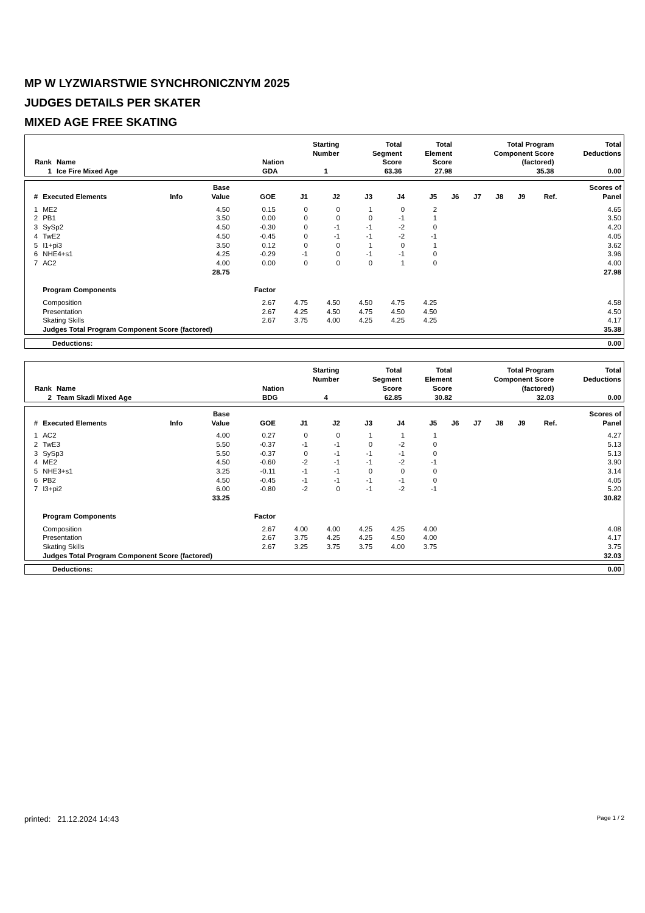MP W LYZWIARSTWIE SYNCHRONICZNYM 2025
JUDGES DETAILS PER SKATER
MIXED AGE FREE SKATING
| Rank | Name | Nation | Starting Number | Total Segment Score | Total Element Score | Total Program Component Score (factored) | Total Deductions |
| --- | --- | --- | --- | --- | --- | --- | --- |
| 1 | Ice Fire Mixed Age | GDA | 1 | 63.36 | 27.98 | 35.38 | 0.00 |
| # | Executed Elements | Info | Base Value | GOE | J1 | J2 | J3 | J4 | J5 | J6 | J7 | J8 | J9 | Ref. | Scores of Panel |
| --- | --- | --- | --- | --- | --- | --- | --- | --- | --- | --- | --- | --- | --- | --- | --- |
| 1 | ME2 | | 4.50 | 0.15 | 0 | 0 | 1 | 0 | 2 | | | | | | 4.65 |
| 2 | PB1 | | 3.50 | 0.00 | 0 | 0 | 0 | -1 | 1 | | | | | | 3.50 |
| 3 | SySp2 | | 4.50 | -0.30 | 0 | -1 | -1 | -2 | 0 | | | | | | 4.20 |
| 4 | TwE2 | | 4.50 | -0.45 | 0 | -1 | -1 | -2 | -1 | | | | | | 4.05 |
| 5 | I1+pi3 | | 3.50 | 0.12 | 0 | 0 | 1 | 0 | 1 | | | | | | 3.62 |
| 6 | NHE4+s1 | | 4.25 | -0.29 | -1 | 0 | -1 | -1 | 0 | | | | | | 3.96 |
| 7 | AC2 | | 4.00 | 0.00 | 0 | 0 | 0 | 1 | 0 | | | | | | 4.00 |
| | | | 28.75 | | | | | | | | | | | | 27.98 |
| | Program Components | | | Factor | | | | | | | | | | | |
| | Composition | | | 2.67 | 4.75 | 4.50 | 4.50 | 4.75 | 4.25 | | | | | | 4.58 |
| | Presentation | | | 2.67 | 4.25 | 4.50 | 4.75 | 4.50 | 4.50 | | | | | | 4.50 |
| | Skating Skills | | | 2.67 | 3.75 | 4.00 | 4.25 | 4.25 | 4.25 | | | | | | 4.17 |
| | Judges Total Program Component Score (factored) | | | | | | | | | | | | | | 35.38 |
| Deductions: | 0.00 |
| Rank | Name | Nation | Starting Number | Total Segment Score | Total Element Score | Total Program Component Score (factored) | Total Deductions |
| --- | --- | --- | --- | --- | --- | --- | --- |
| 2 | Team Skadi Mixed Age | BDG | 4 | 62.85 | 30.82 | 32.03 | 0.00 |
| # | Executed Elements | Info | Base Value | GOE | J1 | J2 | J3 | J4 | J5 | J6 | J7 | J8 | J9 | Ref. | Scores of Panel |
| --- | --- | --- | --- | --- | --- | --- | --- | --- | --- | --- | --- | --- | --- | --- | --- |
| 1 | AC2 | | 4.00 | 0.27 | 0 | 0 | 1 | 1 | 1 | | | | | | 4.27 |
| 2 | TwE3 | | 5.50 | -0.37 | -1 | -1 | 0 | -2 | 0 | | | | | | 5.13 |
| 3 | SySp3 | | 5.50 | -0.37 | 0 | -1 | -1 | -1 | 0 | | | | | | 5.13 |
| 4 | ME2 | | 4.50 | -0.60 | -2 | -1 | -1 | -2 | -1 | | | | | | 3.90 |
| 5 | NHE3+s1 | | 3.25 | -0.11 | -1 | -1 | 0 | 0 | 0 | | | | | | 3.14 |
| 6 | PB2 | | 4.50 | -0.45 | -1 | -1 | -1 | -1 | 0 | | | | | | 4.05 |
| 7 | I3+pi2 | | 6.00 | -0.80 | -2 | 0 | -1 | -2 | -1 | | | | | | 5.20 |
| | | | 33.25 | | | | | | | | | | | | 30.82 |
| | Program Components | | | Factor | | | | | | | | | | | |
| | Composition | | | 2.67 | 4.00 | 4.00 | 4.25 | 4.25 | 4.00 | | | | | | 4.08 |
| | Presentation | | | 2.67 | 3.75 | 4.25 | 4.25 | 4.50 | 4.00 | | | | | | 4.17 |
| | Skating Skills | | | 2.67 | 3.25 | 3.75 | 3.75 | 4.00 | 3.75 | | | | | | 3.75 |
| | Judges Total Program Component Score (factored) | | | | | | | | | | | | | | 32.03 |
| Deductions: | 0.00 |
printed: 21.12.2024 14:43 Page 1 / 2